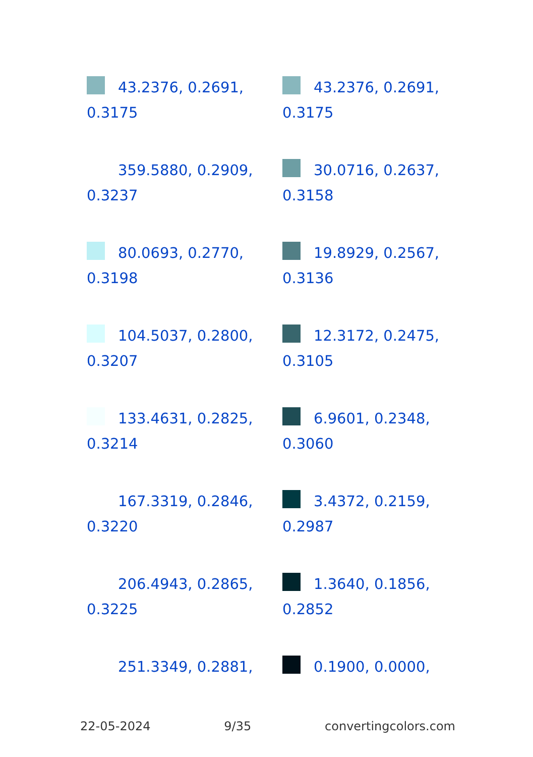43.2376, 0.2691,
0.3175
43.2376, 0.2691,
0.3175
359.5880, 0.2909,
0.3237
30.0716, 0.2637,
0.3158
80.0693, 0.2770,
0.3198
19.8929, 0.2567,
0.3136
104.5037, 0.2800,
0.3207
12.3172, 0.2475,
0.3105
133.4631, 0.2825,
0.3214
6.9601, 0.2348,
0.3060
167.3319, 0.2846,
0.3220
3.4372, 0.2159,
0.2987
206.4943, 0.2865,
0.3225
1.3640, 0.1856,
0.2852
251.3349, 0.2881,
0.1900, 0.0000,
22-05-2024 9/35 convertingcolors.com